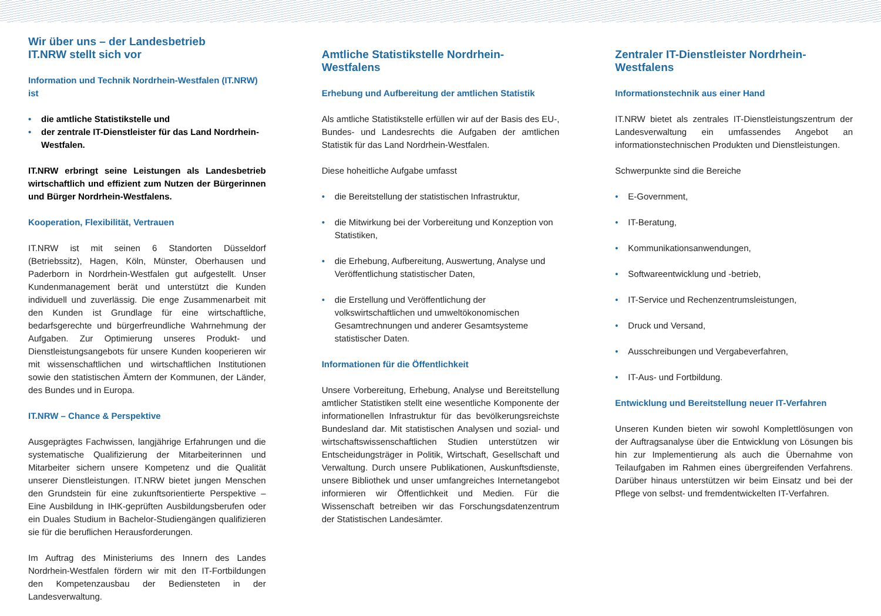Wir über uns – der Landesbetrieb
IT.NRW stellt sich vor
Information und Technik Nordrhein-Westfalen (IT.NRW) ist
• die amtliche Statistikstelle und
• der zentrale IT-Dienstleister für das Land Nordrhein-Westfalen.
IT.NRW erbringt seine Leistungen als Landesbetrieb wirtschaftlich und effizient zum Nutzen der Bürgerinnen und Bürger Nordrhein-Westfalens.
Kooperation, Flexibilität, Vertrauen
IT.NRW ist mit seinen 6 Standorten Düsseldorf (Betriebssitz), Hagen, Köln, Münster, Oberhausen und Paderborn in Nordrhein-Westfalen gut aufgestellt. Unser Kundenmanagement berät und unterstützt die Kunden individuell und zuverlässig. Die enge Zusammenarbeit mit den Kunden ist Grundlage für eine wirtschaftliche, bedarfsgerechte und bürgerfreundliche Wahrnehmung der Aufgaben. Zur Optimierung unseres Produkt- und Dienstleistungsangebots für unsere Kunden kooperieren wir mit wissenschaftlichen und wirtschaftlichen Institutionen sowie den statistischen Ämtern der Kommunen, der Länder, des Bundes und in Europa.
IT.NRW – Chance & Perspektive
Ausgeprägtes Fachwissen, langjährige Erfahrungen und die systematische Qualifizierung der Mitarbeiterinnen und Mitarbeiter sichern unsere Kompetenz und die Qualität unserer Dienstleistungen. IT.NRW bietet jungen Menschen den Grundstein für eine zukunftsorientierte Perspektive – Eine Ausbildung in IHK-geprüften Ausbildungsberufen oder ein Duales Studium in Bachelor-Studiengängen qualifizieren sie für die beruflichen Herausforderungen.
Im Auftrag des Ministeriums des Innern des Landes Nordrhein-Westfalen fördern wir mit den IT-Fortbildungen den Kompetenzausbau der Bediensteten in der Landesverwaltung.
Amtliche Statistikstelle Nordrhein-Westfalens
Erhebung und Aufbereitung der amtlichen Statistik
Als amtliche Statistikstelle erfüllen wir auf der Basis des EU-, Bundes- und Landesrechts die Aufgaben der amtlichen Statistik für das Land Nordrhein-Westfalen.
Diese hoheitliche Aufgabe umfasst
• die Bereitstellung der statistischen Infrastruktur,
• die Mitwirkung bei der Vorbereitung und Konzeption von Statistiken,
• die Erhebung, Aufbereitung, Auswertung, Analyse und Veröffentlichung statistischer Daten,
• die Erstellung und Veröffentlichung der volkswirtschaftlichen und umweltökonomischen Gesamtrechnungen und anderer Gesamtsysteme statistischer Daten.
Informationen für die Öffentlichkeit
Unsere Vorbereitung, Erhebung, Analyse und Bereitstellung amtlicher Statistiken stellt eine wesentliche Komponente der informationellen Infrastruktur für das bevölkerungsreichste Bundesland dar. Mit statistischen Analysen und sozial- und wirtschaftswissenschaftlichen Studien unterstützen wir Entscheidungsträger in Politik, Wirtschaft, Gesellschaft und Verwaltung. Durch unsere Publikationen, Auskunftsdienste, unsere Bibliothek und unser umfangreiches Internetangebot informieren wir Öffentlichkeit und Medien. Für die Wissenschaft betreiben wir das Forschungsdatenzentrum der Statistischen Landesämter.
Zentraler IT-Dienstleister Nordrhein-Westfalens
Informationstechnik aus einer Hand
IT.NRW bietet als zentrales IT-Dienstleistungszentrum der Landesverwaltung ein umfassendes Angebot an informationstechnischen Produkten und Dienstleistungen.
Schwerpunkte sind die Bereiche
• E-Government,
• IT-Beratung,
• Kommunikationsanwendungen,
• Softwareentwicklung und -betrieb,
• IT-Service und Rechenzentrumsleistungen,
• Druck und Versand,
• Ausschreibungen und Vergabeverfahren,
• IT-Aus- und Fortbildung.
Entwicklung und Bereitstellung neuer IT-Verfahren
Unseren Kunden bieten wir sowohl Komplettlösungen von der Auftragsanalyse über die Entwicklung von Lösungen bis hin zur Implementierung als auch die Übernahme von Teilaufgaben im Rahmen eines übergreifenden Verfahrens. Darüber hinaus unterstützen wir beim Einsatz und bei der Pflege von selbst- und fremdentwickelten IT-Verfahren.